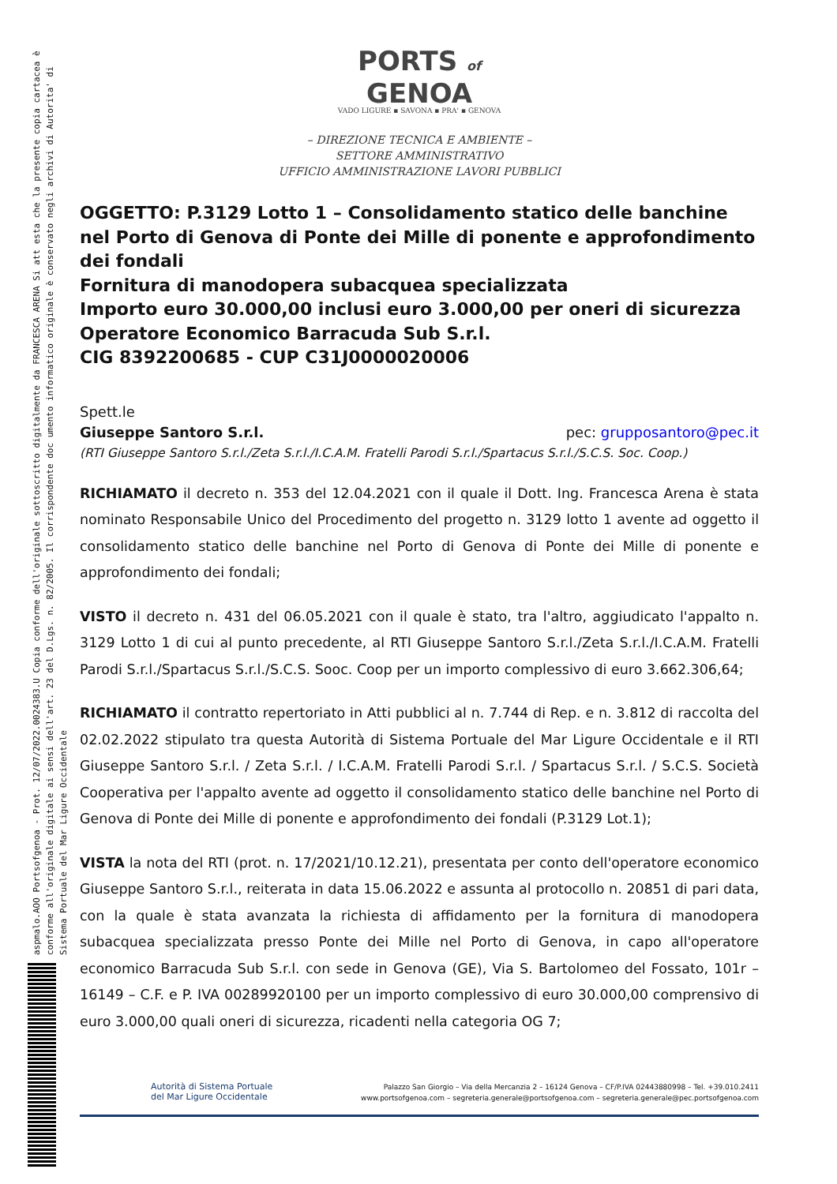aspmalo.AOO Portsofgenoa - Prot. 12/07/2022.0024383.U Copia conforme dell'originale sottoscritto digitalmente da FRANCESCA ARENA Si att esta che la presente copia cartacea è conforme all'originale digitale ai sensi dell'art. 23 del D.Lgs. n. 82/2005. Il corrispondente doc umento informatico originale è conservato negli archivi di Autorita' di Sistema Portuale del Mar Ligure Occidentale
PORTS of
GENOA
VADO LIGURE ▪ SAVONA ▪ PRA' ▪ GENOVA
– DIREZIONE TECNICA E AMBIENTE –
SETTORE AMMINISTRATIVO
UFFICIO AMMINISTRAZIONE LAVORI PUBBLICI
OGGETTO: P.3129 Lotto 1 – Consolidamento statico delle banchine nel Porto di Genova di Ponte dei Mille di ponente e approfondimento dei fondali
Fornitura di manodopera subacquea specializzata
Importo euro 30.000,00 inclusi euro 3.000,00 per oneri di sicurezza
Operatore Economico Barracuda Sub S.r.l.
CIG 8392200685 - CUP C31J0000020006
Spett.le
Giuseppe Santoro S.r.l. pec: grupposantoro@pec.it
(RTI Giuseppe Santoro S.r.l./Zeta S.r.l./I.C.A.M. Fratelli Parodi S.r.l./Spartacus S.r.l./S.C.S. Soc. Coop.)
RICHIAMATO il decreto n. 353 del 12.04.2021 con il quale il Dott. Ing. Francesca Arena è stata nominato Responsabile Unico del Procedimento del progetto n. 3129 lotto 1 avente ad oggetto il consolidamento statico delle banchine nel Porto di Genova di Ponte dei Mille di ponente e approfondimento dei fondali;
VISTO il decreto n. 431 del 06.05.2021 con il quale è stato, tra l'altro, aggiudicato l'appalto n. 3129 Lotto 1 di cui al punto precedente, al RTI Giuseppe Santoro S.r.l./Zeta S.r.l./I.C.A.M. Fratelli Parodi S.r.l./Spartacus S.r.l./S.C.S. Sooc. Coop per un importo complessivo di euro 3.662.306,64;
RICHIAMATO il contratto repertoriato in Atti pubblici al n. 7.744 di Rep. e n. 3.812 di raccolta del 02.02.2022 stipulato tra questa Autorità di Sistema Portuale del Mar Ligure Occidentale e il RTI Giuseppe Santoro S.r.l. / Zeta S.r.l. / I.C.A.M. Fratelli Parodi S.r.l. / Spartacus S.r.l. / S.C.S. Società Cooperativa per l'appalto avente ad oggetto il consolidamento statico delle banchine nel Porto di Genova di Ponte dei Mille di ponente e approfondimento dei fondali (P.3129 Lot.1);
VISTA la nota del RTI (prot. n. 17/2021/10.12.21), presentata per conto dell'operatore economico Giuseppe Santoro S.r.l., reiterata in data 15.06.2022 e assunta al protocollo n. 20851 di pari data, con la quale è stata avanzata la richiesta di affidamento per la fornitura di manodopera subacquea specializzata presso Ponte dei Mille nel Porto di Genova, in capo all'operatore economico Barracuda Sub S.r.l. con sede in Genova (GE), Via S. Bartolomeo del Fossato, 101r – 16149 – C.F. e P. IVA 00289920100 per un importo complessivo di euro 30.000,00 comprensivo di euro 3.000,00 quali oneri di sicurezza, ricadenti nella categoria OG 7;
Autorità di Sistema Portuale
del Mar Ligure Occidentale
Palazzo San Giorgio – Via della Mercanzia 2 – 16124 Genova – CF/P.IVA 02443880998 – Tel. +39.010.2411
www.portsofgenoa.com – segreteria.generale@portsofgenoa.com – segreteria.generale@pec.portsofgenoa.com